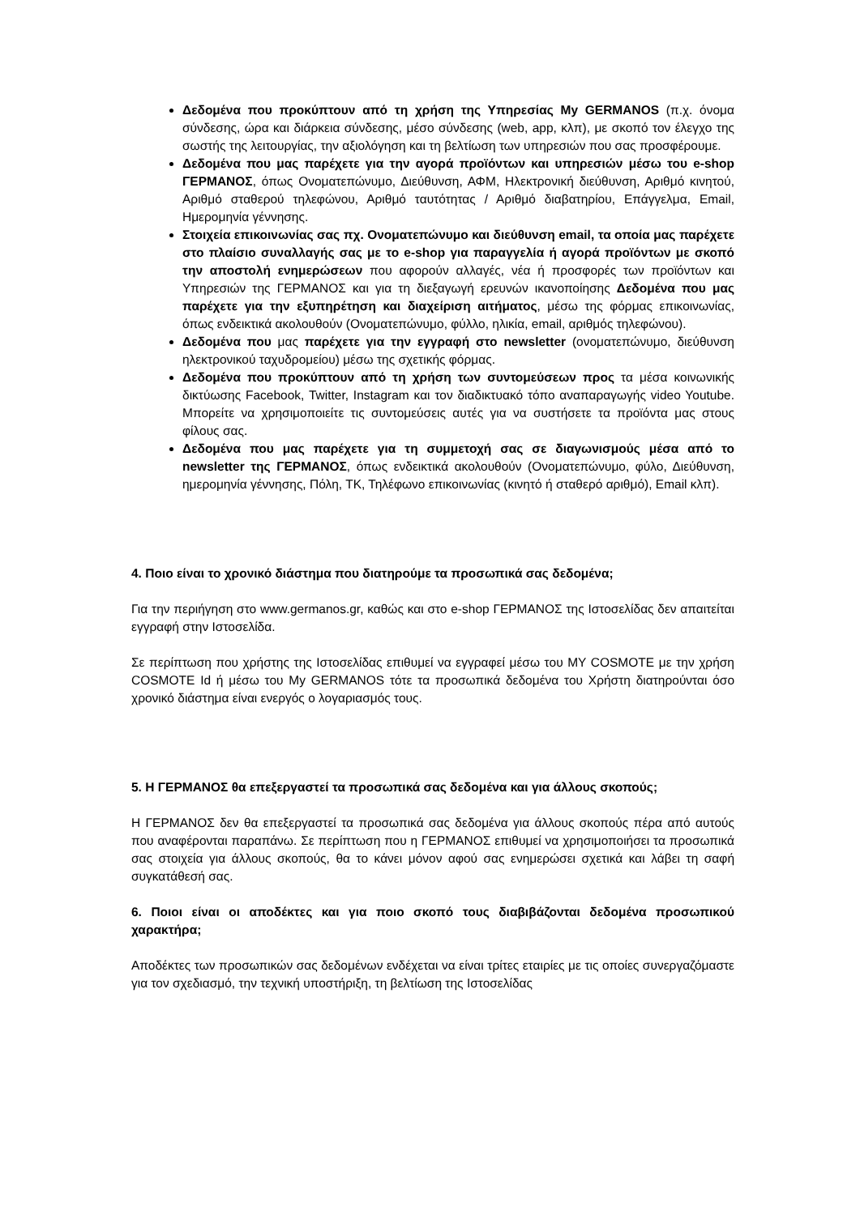Δεδομένα που προκύπτουν από τη χρήση της Υπηρεσίας My GERMANOS (π.χ. όνομα σύνδεσης, ώρα και διάρκεια σύνδεσης, μέσο σύνδεσης (web, app, κλπ), με σκοπό τον έλεγχο της σωστής της λειτουργίας, την αξιολόγηση και τη βελτίωση των υπηρεσιών που σας προσφέρουμε.
Δεδομένα που μας παρέχετε για την αγορά προϊόντων και υπηρεσιών μέσω του e-shop ΓΕΡΜΑΝΟΣ, όπως Ονοματεπώνυμο, Διεύθυνση, ΑΦΜ, Ηλεκτρονική διεύθυνση, Αριθμό κινητού, Αριθμό σταθερού τηλεφώνου, Αριθμό ταυτότητας / Αριθμό διαβατηρίου, Επάγγελμα, Email, Ημερομηνία γέννησης.
Στοιχεία επικοινωνίας σας πχ. Ονοματεπώνυμο και διεύθυνση email, τα οποία μας παρέχετε στο πλαίσιο συναλλαγής σας με το e-shop για παραγγελία ή αγορά προϊόντων με σκοπό την αποστολή ενημερώσεων που αφορούν αλλαγές, νέα ή προσφορές των προϊόντων και Υπηρεσιών της ΓΕΡΜΑΝΟΣ και για τη διεξαγωγή ερευνών ικανοποίησης Δεδομένα που μας παρέχετε για την εξυπηρέτηση και διαχείριση αιτήματος, μέσω της φόρμας επικοινωνίας, όπως ενδεικτικά ακολουθούν (Ονοματεπώνυμο, φύλλο, ηλικία, email, αριθμός τηλεφώνου).
Δεδομένα που μας παρέχετε για την εγγραφή στο newsletter (ονοματεπώνυμο, διεύθυνση ηλεκτρονικού ταχυδρομείου) μέσω της σχετικής φόρμας.
Δεδομένα που προκύπτουν από τη χρήση των συντομεύσεων προς τα μέσα κοινωνικής δικτύωσης Facebook, Twitter, Instagram και τον διαδικτυακό τόπο αναπαραγωγής video Youtube. Μπορείτε να χρησιμοποιείτε τις συντομεύσεις αυτές για να συστήσετε τα προϊόντα μας στους φίλους σας.
Δεδομένα που μας παρέχετε για τη συμμετοχή σας σε διαγωνισμούς μέσα από το newsletter της ΓΕΡΜΑΝΟΣ, όπως ενδεικτικά ακολουθούν (Ονοματεπώνυμο, φύλο, Διεύθυνση, ημερομηνία γέννησης, Πόλη, ΤΚ, Τηλέφωνο επικοινωνίας (κινητό ή σταθερό αριθμό), Email κλπ).
4. Ποιο είναι το χρονικό διάστημα που διατηρούμε τα προσωπικά σας δεδομένα;
Για την περιήγηση στο www.germanos.gr, καθώς και στο e-shop ΓΕΡΜΑΝΟΣ της Ιστοσελίδας δεν απαιτείται εγγραφή στην Ιστοσελίδα.
Σε περίπτωση που χρήστης της Ιστοσελίδας επιθυμεί να εγγραφεί μέσω του MY COSMOTE με την χρήση COSMOTE Id ή μέσω του My GERMANOS τότε τα προσωπικά δεδομένα του Χρήστη διατηρούνται όσο χρονικό διάστημα είναι ενεργός ο λογαριασμός τους.
5. Η ΓΕΡΜΑΝΟΣ θα επεξεργαστεί τα προσωπικά σας δεδομένα και για άλλους σκοπούς;
Η ΓΕΡΜΑΝΟΣ δεν θα επεξεργαστεί τα προσωπικά σας δεδομένα για άλλους σκοπούς πέρα από αυτούς που αναφέρονται παραπάνω. Σε περίπτωση που η ΓΕΡΜΑΝΟΣ επιθυμεί να χρησιμοποιήσει τα προσωπικά σας στοιχεία για άλλους σκοπούς, θα το κάνει μόνον αφού σας ενημερώσει σχετικά και λάβει τη σαφή συγκατάθεσή σας.
6. Ποιοι είναι οι αποδέκτες και για ποιο σκοπό τους διαβιβάζονται δεδομένα προσωπικού χαρακτήρα;
Αποδέκτες των προσωπικών σας δεδομένων ενδέχεται να είναι τρίτες εταιρίες με τις οποίες συνεργαζόμαστε για τον σχεδιασμό, την τεχνική υποστήριξη, τη βελτίωση της Ιστοσελίδας